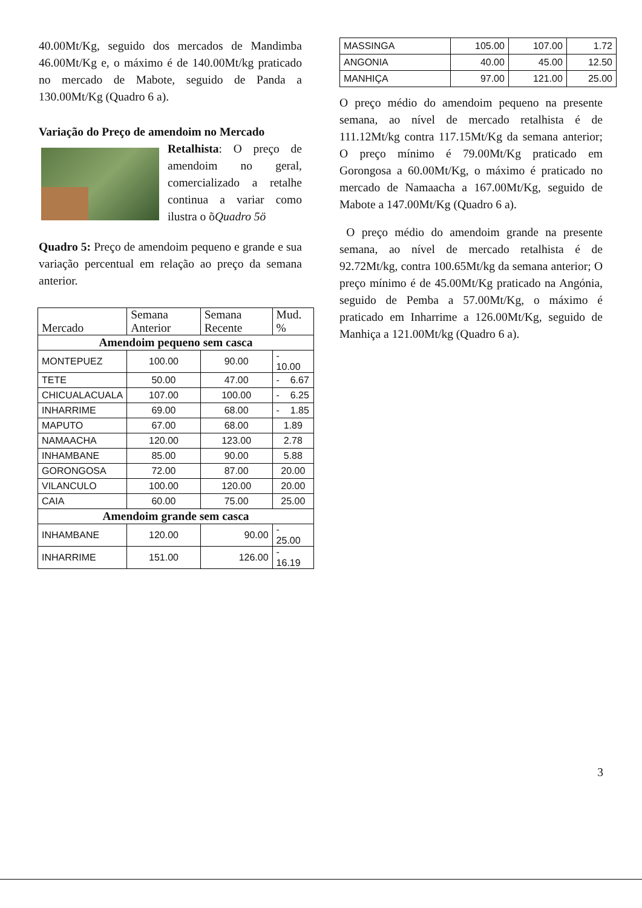40.00Mt/Kg, seguido dos mercados de Mandimba 46.00Mt/Kg e, o máximo é de 140.00Mt/kg praticado no mercado de Mabote, seguido de Panda a 130.00Mt/Kg (Quadro 6 a).
Variação do Preço de amendoim no Mercado
Retalhista: O preço de amendoim no geral, comercializado a retalhe continua a variar como ilustra o õQuadro 5ö
Quadro 5: Preço de amendoim pequeno e grande e sua variação percentual em relação ao preço da semana anterior.
| Mercado | Semana Anterior | Semana Recente | Mud. % |
| Amendoim pequeno sem casca | | | |
| MONTEPUEZ | 100.00 | 90.00 | - 10.00 |
| TETE | 50.00 | 47.00 | - 6.67 |
| CHICUALACUALA | 107.00 | 100.00 | - 6.25 |
| INHARRIME | 69.00 | 68.00 | - 1.85 |
| MAPUTO | 67.00 | 68.00 | 1.89 |
| NAMAACHA | 120.00 | 123.00 | 2.78 |
| INHAMBANE | 85.00 | 90.00 | 5.88 |
| GORONGOSA | 72.00 | 87.00 | 20.00 |
| VILANCULO | 100.00 | 120.00 | 20.00 |
| CAIA | 60.00 | 75.00 | 25.00 |
| Amendoim grande sem casca | | | |
| INHAMBANE | 120.00 | 90.00 | - 25.00 |
| INHARRIME | 151.00 | 126.00 | - 16.19 |
| MASSINGA | 105.00 | 107.00 | 1.72 |
| ANGONIA | 40.00 | 45.00 | 12.50 |
| MANHIÇA | 97.00 | 121.00 | 25.00 |
O preço médio do amendoim pequeno na presente semana, ao nível de mercado retalhista é de 111.12Mt/kg contra 117.15Mt/Kg da semana anterior; O preço mínimo é 79.00Mt/Kg praticado em Gorongosa a 60.00Mt/Kg, o máximo é praticado no mercado de Namaacha a 167.00Mt/Kg, seguido de Mabote a 147.00Mt/Kg (Quadro 6 a).
O preço médio do amendoim grande na presente semana, ao nível de mercado retalhista é de 92.72Mt/kg, contra 100.65Mt/kg da semana anterior; O preço mínimo é de 45.00Mt/Kg praticado na Angónia, seguido de Pemba a 57.00Mt/Kg, o máximo é praticado em Inharrime a 126.00Mt/Kg, seguido de Manhiça a 121.00Mt/kg (Quadro 6 a).
3